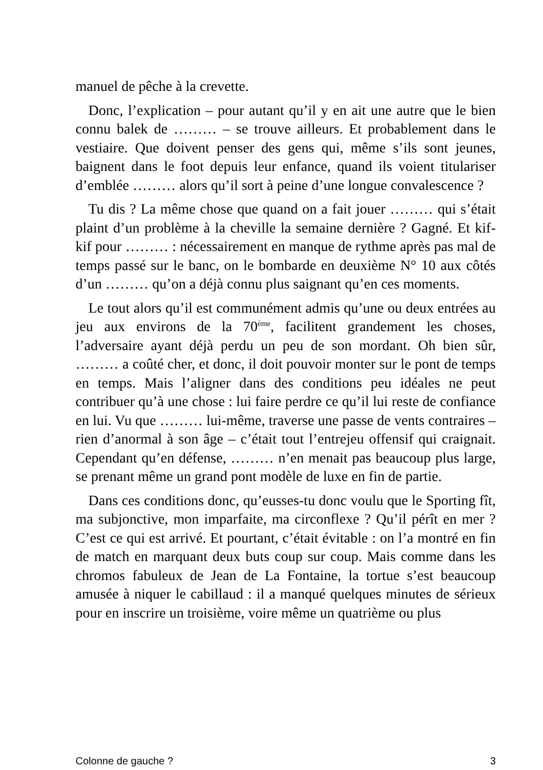manuel de pêche à la crevette.
Donc, l’explication – pour autant qu’il y en ait une autre que le bien connu balek de ……… – se trouve ailleurs. Et probablement dans le vestiaire. Que doivent penser des gens qui, même s’ils sont jeunes, baignent dans le foot depuis leur enfance, quand ils voient titulariser d’emblée ……… alors qu’il sort à peine d’une longue convalescence ?
Tu dis ? La même chose que quand on a fait jouer ……… qui s’était plaint d’un problème à la cheville la semaine dernière ? Gagné. Et kif-kif pour ……… : nécessairement en manque de rythme après pas mal de temps passé sur le banc, on le bombarde en deuxième N° 10 aux côtés d’un ……… qu’on a déjà connu plus saignant qu’en ces moments.
Le tout alors qu’il est communément admis qu’une ou deux entrées au jeu aux environs de la 70<sup>ème</sup>, facilitent grandement les choses, l’adversaire ayant déjà perdu un peu de son mordant. Oh bien sûr, ……… a coûté cher, et donc, il doit pouvoir monter sur le pont de temps en temps. Mais l’aligner dans des conditions peu idéales ne peut contribuer qu’à une chose : lui faire perdre ce qu’il lui reste de confiance en lui. Vu que ……… lui-même, traverse une passe de vents contraires – rien d’anormal à son âge – c’était tout l’entrejeu offensif qui craignait. Cependant qu’en défense, ……… n’en menait pas beaucoup plus large, se prenant même un grand pont modèle de luxe en fin de partie.
Dans ces conditions donc, qu’eusses-tu donc voulu que le Sporting fît, ma subjonctive, mon imparfaite, ma circonflexe ? Qu’il pérît en mer ? C’est ce qui est arrivé. Et pourtant, c’était évitable : on l’a montré en fin de match en marquant deux buts coup sur coup. Mais comme dans les chromos fabuleux de Jean de La Fontaine, la tortue s’est beaucoup amusée à niquer le cabillaud : il a manqué quelques minutes de sérieux pour en inscrire un troisième, voire même un quatrième ou plus
Colonne de gauche ? 3